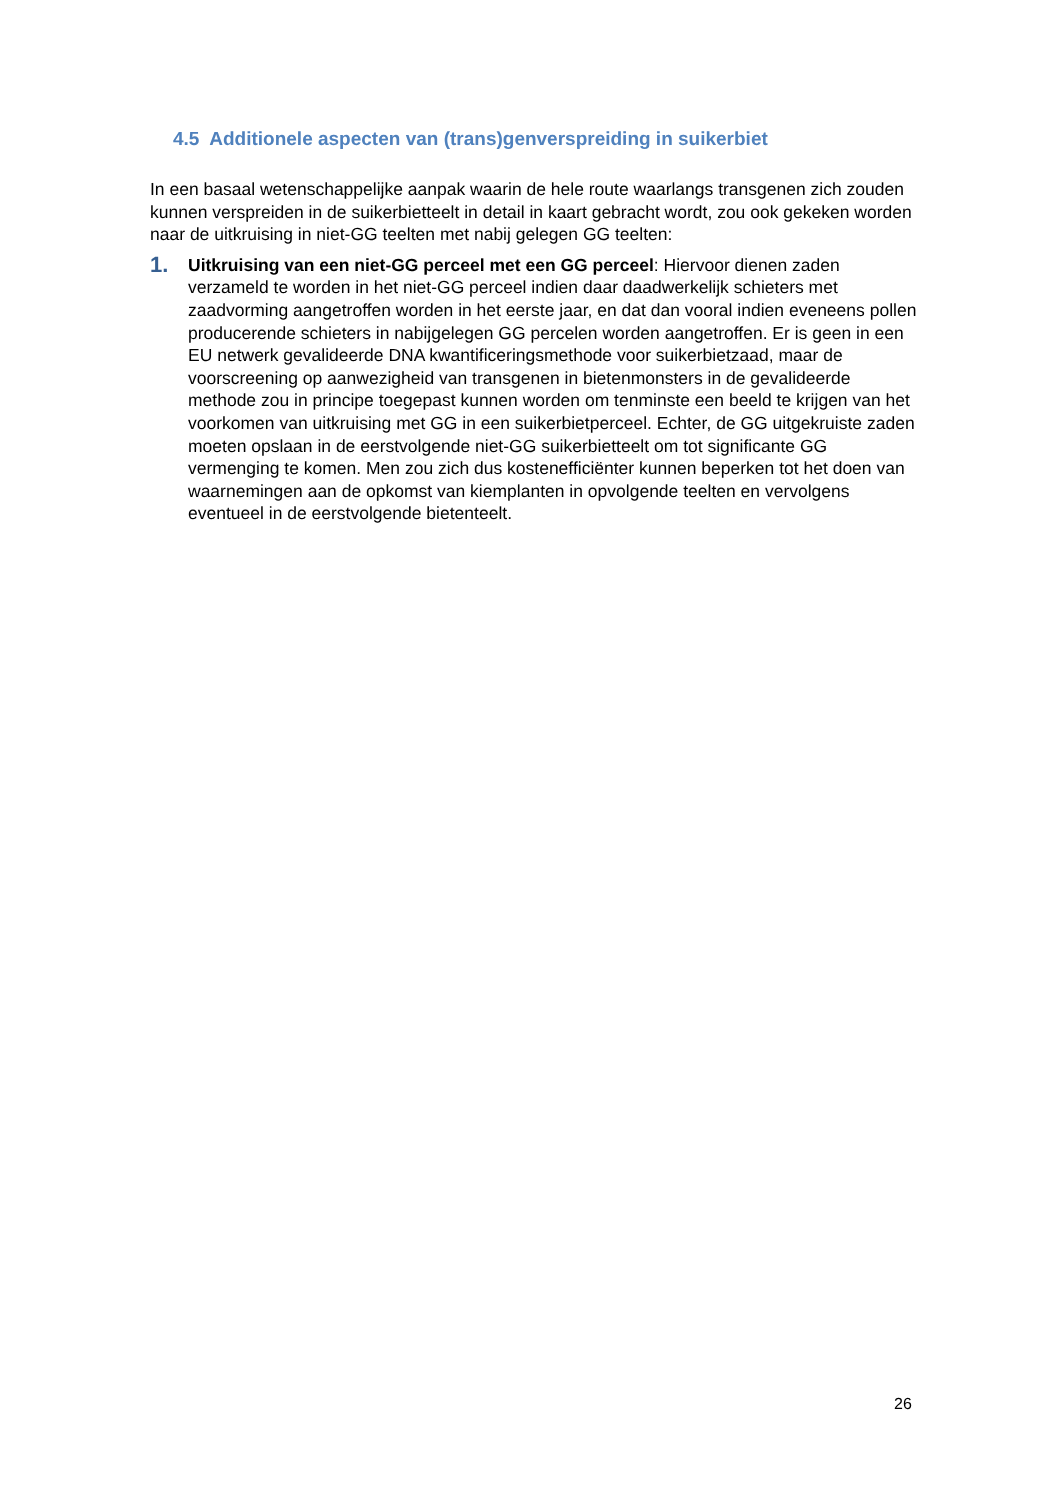4.5 Additionele aspecten van (trans)genverspreiding in suikerbiet
In een basaal wetenschappelijke aanpak waarin de hele route waarlangs transgenen zich zouden kunnen verspreiden in de suikerbietteelt in detail in kaart gebracht wordt, zou ook gekeken worden naar de uitkruising in niet-GG teelten met nabij gelegen GG teelten:
1.
Uitkruising van een niet-GG perceel met een GG perceel: Hiervoor dienen zaden verzameld te worden in het niet-GG perceel indien daar daadwerkelijk schieters met zaadvorming aangetroffen worden in het eerste jaar, en dat dan vooral indien eveneens pollen producerende schieters in nabijgelegen GG percelen worden aangetroffen. Er is geen in een EU netwerk gevalideerde DNA kwantificeringsmethode voor suikerbietzaad, maar de voorscreening op aanwezigheid van transgenen in bietenmonsters in de gevalideerde methode zou in principe toegepast kunnen worden om tenminste een beeld te krijgen van het voorkomen van uitkruising met GG in een suikerbietperceel. Echter, de GG uitgekruiste zaden moeten opslaan in de eerstvolgende niet-GG suikerbietteelt om tot significante GG vermenging te komen. Men zou zich dus kostenefficiënter kunnen beperken tot het doen van waarnemingen aan de opkomst van kiemplanten in opvolgende teelten en vervolgens eventueel in de eerstvolgende bietenteelt.
26